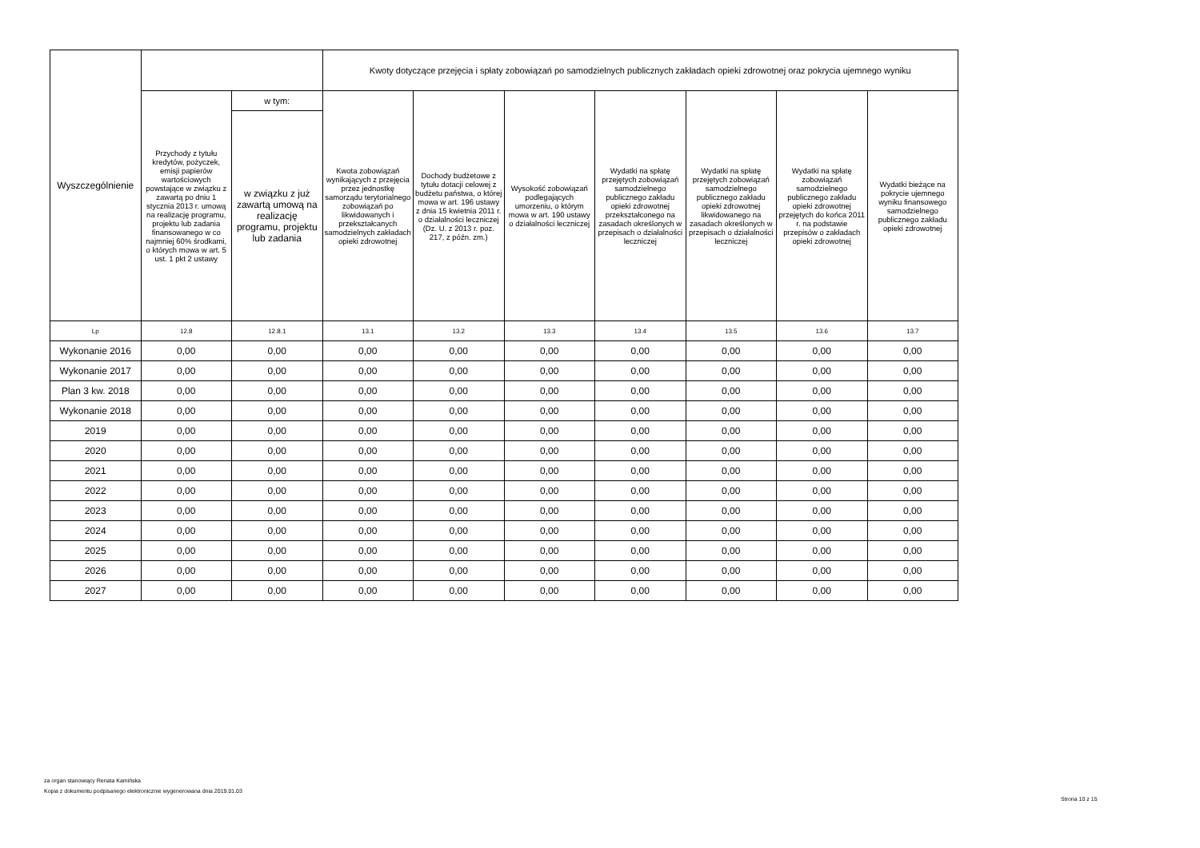| Wyszczególnienie | | | Kwoty dotyczące przejęcia i spłaty zobowiązań po samodzielnych publicznych zakładach opieki zdrowotnej oraz pokrycia ujemnego wyniku | | | | | | |
| --- | --- | --- | --- | --- | --- | --- | --- | --- | --- |
| | Przychody z tytułu kredytów, pożyczek, emisji papierów wartościowych powstające w związku z zawartą po dniu 1 stycznia 2013 r. umową na realizację programu, projektu lub zadania finansowanego w co najmniej 60% środkami, o których mowa w art. 5 ust. 1 pkt 2 ustawy | w tym: | Kwota zobowiązań wynikających z przejęcia przez jednostkę samorządu terytorialnego zobowiązań po likwidowanych i przekształcanych samodzielnych zakładach opieki zdrowotnej | Dochody budżetowe z tytułu dotacji celowej z budżetu państwa, o której mowa w art. 196 ustawy z dnia 15 kwietnia 2011 r. o działalności leczniczej (Dz. U. z 2013 r. poz. 217, z późn. zm.) | Wysokość zobowiązań podlegających umorzeniu, o którym mowa w art. 190 ustawy o działalności leczniczej | Wydatki na spłatę przejętych zobowiązań samodzielnego publicznego zakładu opieki zdrowotnej przekształconego na zasadach określonych w przepisach o działalności leczniczej | Wydatki na spłatę przejętych zobowiązań samodzielnego publicznego zakładu opieki zdrowotnej likwidowanego na zasadach określonych w przepisach o działalności leczniczej | Wydatki na spłatę zobowiązań samodzielnego publicznego zakładu opieki zdrowotnej przejętych do końca 2011 r. na podstawie przepisów o zakładach opieki zdrowotnej | Wydatki bieżące na pokrycie ujemnego wyniku finansowego samodzielnego publicznego zakładu opieki zdrowotnej |
| | | w związku z już zawartą umową na realizację programu, projektu lub zadania | | | | | | | |
| Lp | 12.8 | 12.8.1 | 13.1 | 13.2 | 13.3 | 13.4 | 13.5 | 13.6 | 13.7 |
| Wykonanie 2016 | 0,00 | 0,00 | 0,00 | 0,00 | 0,00 | 0,00 | 0,00 | 0,00 | 0,00 |
| Wykonanie 2017 | 0,00 | 0,00 | 0,00 | 0,00 | 0,00 | 0,00 | 0,00 | 0,00 | 0,00 |
| Plan 3 kw. 2018 | 0,00 | 0,00 | 0,00 | 0,00 | 0,00 | 0,00 | 0,00 | 0,00 | 0,00 |
| Wykonanie 2018 | 0,00 | 0,00 | 0,00 | 0,00 | 0,00 | 0,00 | 0,00 | 0,00 | 0,00 |
| 2019 | 0,00 | 0,00 | 0,00 | 0,00 | 0,00 | 0,00 | 0,00 | 0,00 | 0,00 |
| 2020 | 0,00 | 0,00 | 0,00 | 0,00 | 0,00 | 0,00 | 0,00 | 0,00 | 0,00 |
| 2021 | 0,00 | 0,00 | 0,00 | 0,00 | 0,00 | 0,00 | 0,00 | 0,00 | 0,00 |
| 2022 | 0,00 | 0,00 | 0,00 | 0,00 | 0,00 | 0,00 | 0,00 | 0,00 | 0,00 |
| 2023 | 0,00 | 0,00 | 0,00 | 0,00 | 0,00 | 0,00 | 0,00 | 0,00 | 0,00 |
| 2024 | 0,00 | 0,00 | 0,00 | 0,00 | 0,00 | 0,00 | 0,00 | 0,00 | 0,00 |
| 2025 | 0,00 | 0,00 | 0,00 | 0,00 | 0,00 | 0,00 | 0,00 | 0,00 | 0,00 |
| 2026 | 0,00 | 0,00 | 0,00 | 0,00 | 0,00 | 0,00 | 0,00 | 0,00 | 0,00 |
| 2027 | 0,00 | 0,00 | 0,00 | 0,00 | 0,00 | 0,00 | 0,00 | 0,00 | 0,00 |
za organ stanowiący Renata Kamińska
Kopia z dokumentu podpisanego elektronicznie wygenerowana dnia 2019.01.03
Strona 10 z 15